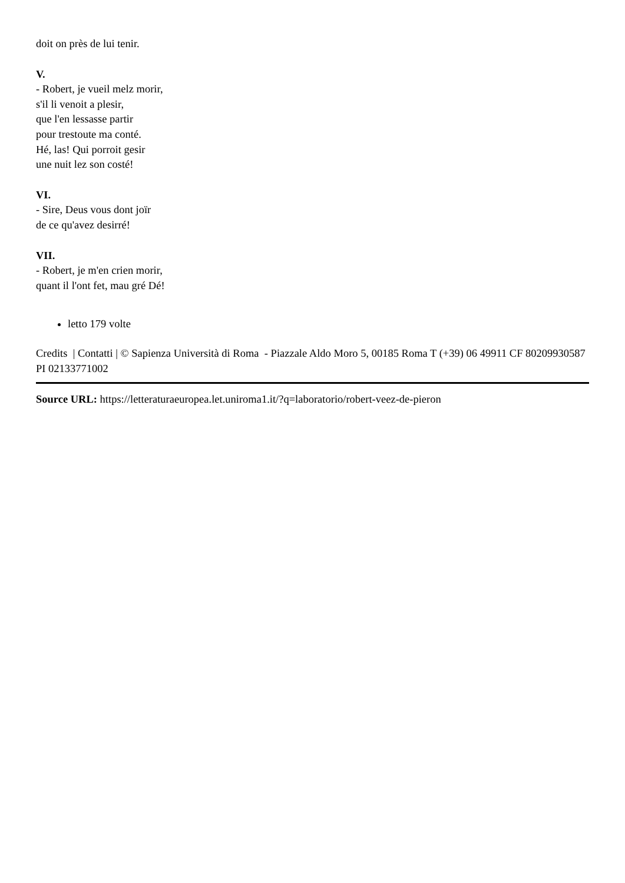doit on près de lui tenir.
V.
- Robert, je vueil melz morir,
s'il li venoit a plesir,
que l'en lessasse partir
pour trestoute ma conté.
Hé, las! Qui porroit gesir
une nuit lez son costé!
VI.
- Sire, Deus vous dont joïr
de ce qu'avez desirré!
VII.
- Robert, je m'en crien morir,
quant il l'ont fet, mau gré Dé!
letto 179 volte
Credits | Contatti | © Sapienza Università di Roma - Piazzale Aldo Moro 5, 00185 Roma T (+39) 06 49911 CF 80209930587 PI 02133771002
Source URL: https://letteraturaeuropea.let.uniroma1.it/?q=laboratorio/robert-veez-de-pieron